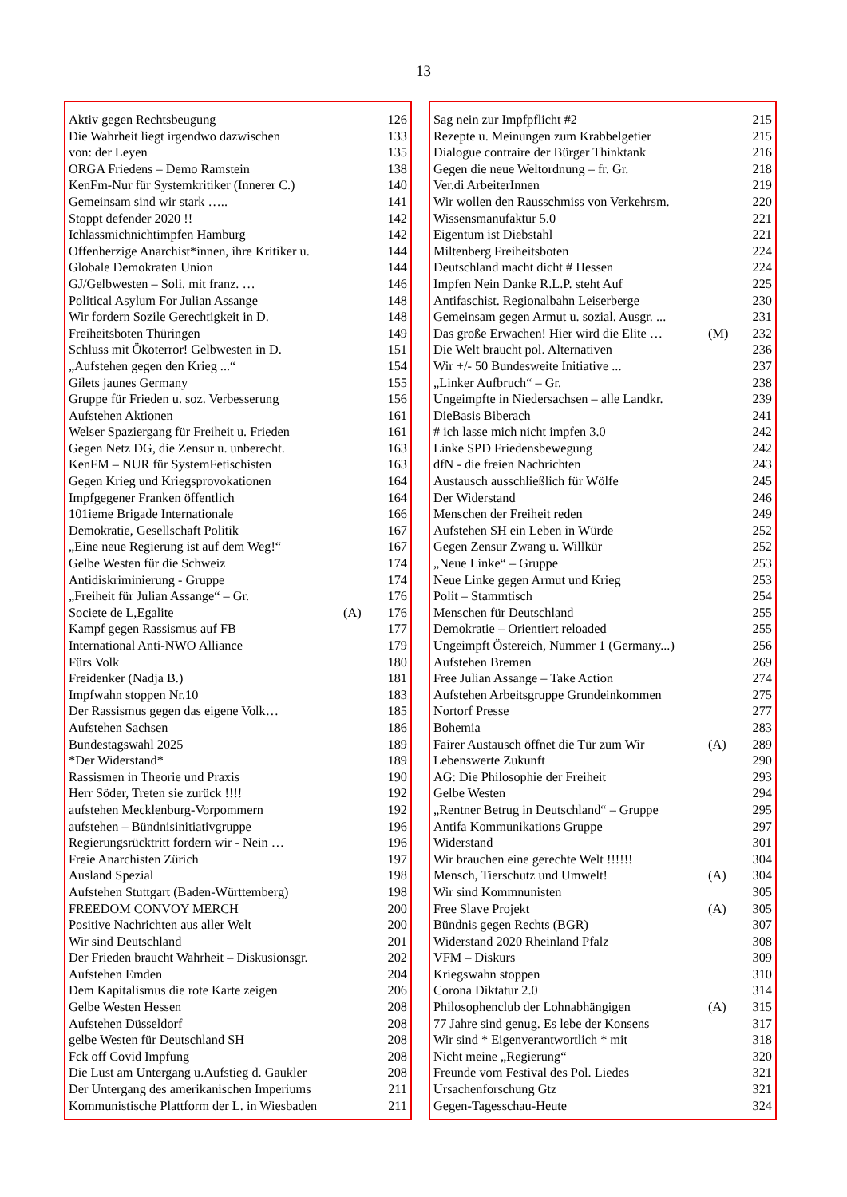13
| Aktiv gegen Rechtsbeugung | | 126 |
| Die Wahrheit liegt irgendwo dazwischen | | 133 |
| von: der Leyen | | 135 |
| ORGA Friedens – Demo Ramstein | | 138 |
| KenFm-Nur für Systemkritiker (Innerer C.) | | 140 |
| Gemeinsam sind wir stark ….. | | 141 |
| Stoppt defender 2020 !! | | 142 |
| Ichlassmichnichtimpfen Hamburg | | 142 |
| Offenherzige Anarchist*innen, ihre Kritiker u. | | 144 |
| Globale Demokraten Union | | 144 |
| GJ/Gelbwesten – Soli. mit franz. … | | 146 |
| Political Asylum For Julian Assange | | 148 |
| Wir fordern Sozile Gerechtigkeit in D. | | 148 |
| Freiheitsboten Thüringen | | 149 |
| Schluss mit Ökoterror! Gelbwesten in D. | | 151 |
| „Aufstehen gegen den Krieg ...“ | | 154 |
| Gilets jaunes Germany | | 155 |
| Gruppe für Frieden u. soz. Verbesserung | | 156 |
| Aufstehen Aktionen | | 161 |
| Welser Spaziergang für Freiheit u. Frieden | | 161 |
| Gegen Netz DG, die Zensur u. unberecht. | | 163 |
| KenFM – NUR für SystemFetischisten | | 163 |
| Gegen Krieg und Kriegsprovokationen | | 164 |
| Impfgegener Franken öffentlich | | 164 |
| 101ieme Brigade Internationale | | 166 |
| Demokratie, Gesellschaft Politik | | 167 |
| „Eine neue Regierung ist auf dem Weg!“ | | 167 |
| Gelbe Westen für die Schweiz | | 174 |
| Antidiskriminierung - Gruppe | | 174 |
| „Freiheit für Julian Assange“ – Gr. | | 176 |
| Societe de L,Egalite | (A) | 176 |
| Kampf gegen Rassismus auf FB | | 177 |
| International Anti-NWO Alliance | | 179 |
| Fürs Volk | | 180 |
| Freidenker (Nadja B.) | | 181 |
| Impfwahn stoppen Nr.10 | | 183 |
| Der Rassismus gegen das eigene Volk… | | 185 |
| Aufstehen Sachsen | | 186 |
| Bundestagswahl 2025 | | 189 |
| *Der Widerstand* | | 189 |
| Rassismen in Theorie und Praxis | | 190 |
| Herr Söder, Treten sie zurück !!!! | | 192 |
| aufstehen Mecklenburg-Vorpommern | | 192 |
| aufstehen – Bündnisinitiativgruppe | | 196 |
| Regierungsrücktritt fordern wir - Nein … | | 196 |
| Freie Anarchisten Zürich | | 197 |
| Ausland Spezial | | 198 |
| Aufstehen Stuttgart (Baden-Württemberg) | | 198 |
| FREEDOM CONVOY MERCH | | 200 |
| Positive Nachrichten aus aller Welt | | 200 |
| Wir sind Deutschland | | 201 |
| Der Frieden braucht Wahrheit – Diskusionsgr. | | 202 |
| Aufstehen Emden | | 204 |
| Dem Kapitalismus die rote Karte zeigen | | 206 |
| Gelbe Westen Hessen | | 208 |
| Aufstehen Düsseldorf | | 208 |
| gelbe Westen für Deutschland SH | | 208 |
| Fck off Covid Impfung | | 208 |
| Die Lust am Untergang u.Aufstieg d. Gaukler | | 208 |
| Der Untergang des amerikanischen Imperiums | | 211 |
| Kommunistische Plattform der L. in Wiesbaden | | 211 |
| Sag nein zur Impfpflicht #2 | | 215 |
| Rezepte u. Meinungen zum Krabbelgetier | | 215 |
| Dialogue contraire der Bürger Thinktank | | 216 |
| Gegen die neue Weltordnung – fr. Gr. | | 218 |
| Ver.di ArbeiterInnen | | 219 |
| Wir wollen den Rausschmiss von Verkehrsm. | | 220 |
| Wissensmanufaktur 5.0 | | 221 |
| Eigentum ist Diebstahl | | 221 |
| Miltenberg Freiheitsboten | | 224 |
| Deutschland macht dicht # Hessen | | 224 |
| Impfen Nein Danke R.L.P. steht Auf | | 225 |
| Antifaschist. Regionalbahn Leiserberge | | 230 |
| Gemeinsam gegen Armut u. sozial. Ausgr. ... | | 231 |
| Das große Erwachen! Hier wird die Elite … | (M) | 232 |
| Die Welt braucht pol. Alternativen | | 236 |
| Wir +/- 50 Bundesweite Initiative ... | | 237 |
| „Linker Aufbruch“ – Gr. | | 238 |
| Ungeimpfte in Niedersachsen – alle Landkr. | | 239 |
| DieBasis Biberach | | 241 |
| # ich lasse mich nicht impfen 3.0 | | 242 |
| Linke SPD Friedensbewegung | | 242 |
| dfN - die freien Nachrichten | | 243 |
| Austausch ausschließlich für Wölfe | | 245 |
| Der Widerstand | | 246 |
| Menschen der Freiheit reden | | 249 |
| Aufstehen SH ein Leben in Würde | | 252 |
| Gegen Zensur Zwang u. Willkür | | 252 |
| „Neue Linke“ – Gruppe | | 253 |
| Neue Linke gegen Armut und Krieg | | 253 |
| Polit – Stammtisch | | 254 |
| Menschen für Deutschland | | 255 |
| Demokratie – Orientiert reloaded | | 255 |
| Ungeimpft Östereich, Nummer 1 (Germany...) | | 256 |
| Aufstehen Bremen | | 269 |
| Free Julian Assange – Take Action | | 274 |
| Aufstehen Arbeitsgruppe Grundeinkommen | | 275 |
| Nortorf Presse | | 277 |
| Bohemia | | 283 |
| Fairer Austausch öffnet die Tür zum Wir | (A) | 289 |
| Lebenswerte Zukunft | | 290 |
| AG: Die Philosophie der Freiheit | | 293 |
| Gelbe Westen | | 294 |
| „Rentner Betrug in Deutschland“ – Gruppe | | 295 |
| Antifa Kommunikations Gruppe | | 297 |
| Widerstand | | 301 |
| Wir brauchen eine gerechte Welt !!!!!! | | 304 |
| Mensch, Tierschutz und Umwelt! | (A) | 304 |
| Wir sind Kommnunisten | | 305 |
| Free Slave Projekt | (A) | 305 |
| Bündnis gegen Rechts (BGR) | | 307 |
| Widerstand 2020 Rheinland Pfalz | | 308 |
| VFM – Diskurs | | 309 |
| Kriegswahn stoppen | | 310 |
| Corona Diktatur 2.0 | | 314 |
| Philosophenclub der Lohnabhängigen | (A) | 315 |
| 77 Jahre sind genug. Es lebe der Konsens | | 317 |
| Wir sind * Eigenverantwortlich * mit | | 318 |
| Nicht meine „Regierung“ | | 320 |
| Freunde vom Festival des Pol. Liedes | | 321 |
| Ursachenforschung Gtz | | 321 |
| Gegen-Tagesschau-Heute | | 324 |